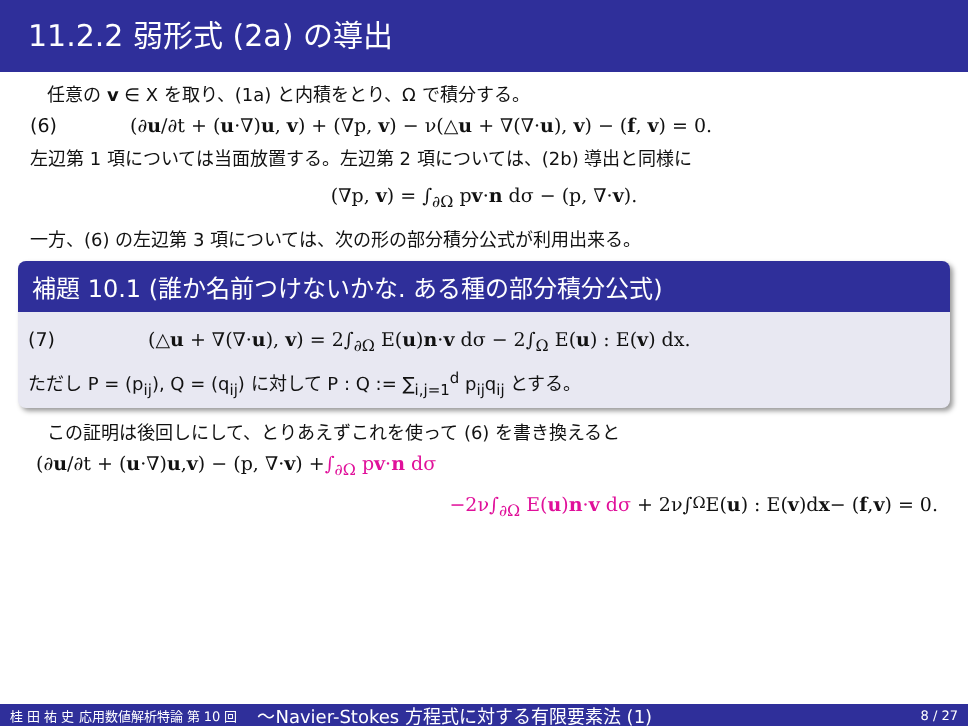11.2.2 弱形式 (2a) の導出
任意の v ∈ X を取り、(1a) と内積をとり、Ω で積分する。
(6) (∂u/∂t + (u·∇)u, v) + (∇p, v) − ν(△u + ∇(∇·u), v) − (f, v) = 0.
左辺第 1 項については当面放置する。左辺第 2 項については、(2b) 導出と同様に
(∇p, v) = ∫<sub>∂Ω</sub> pv·n dσ − (p, ∇·v).
一方、(6) の左辺第 3 項については、次の形の部分積分公式が利用出来る。
補題 10.1 (誰か名前つけないかな. ある種の部分積分公式)
(7) (△u + ∇(∇·u), v) = 2∫<sub>∂Ω</sub> E(u)n·v dσ − 2∫<sub>Ω</sub> E(u) : E(v) dx.
ただし P = (p<sub>ij</sub>), Q = (q<sub>ij</sub>) に対して P : Q := ∑<sub>i,j=1</sub><sup>d</sup> p<sub>ij</sub>q<sub>ij</sub> とする。
この証明は後回しにして、とりあえずこれを使って (6) を書き換えると
(∂ u /∂t + (u ·∇) u, v) − (p, ∇· v) + ∫<sub>∂Ω</sub> pv·n dσ
−2ν∫<sub>∂Ω</sub> E(u)n·v dσ + 2ν∫<sub>Ω</sub> E(u) : E(v)d x − (f, v) = 0.
桂 田 祐 史 応用数値解析特論 第 10 回 〜Navier-Stokes 方程式に対する有限要素法 (1) 8 / 27